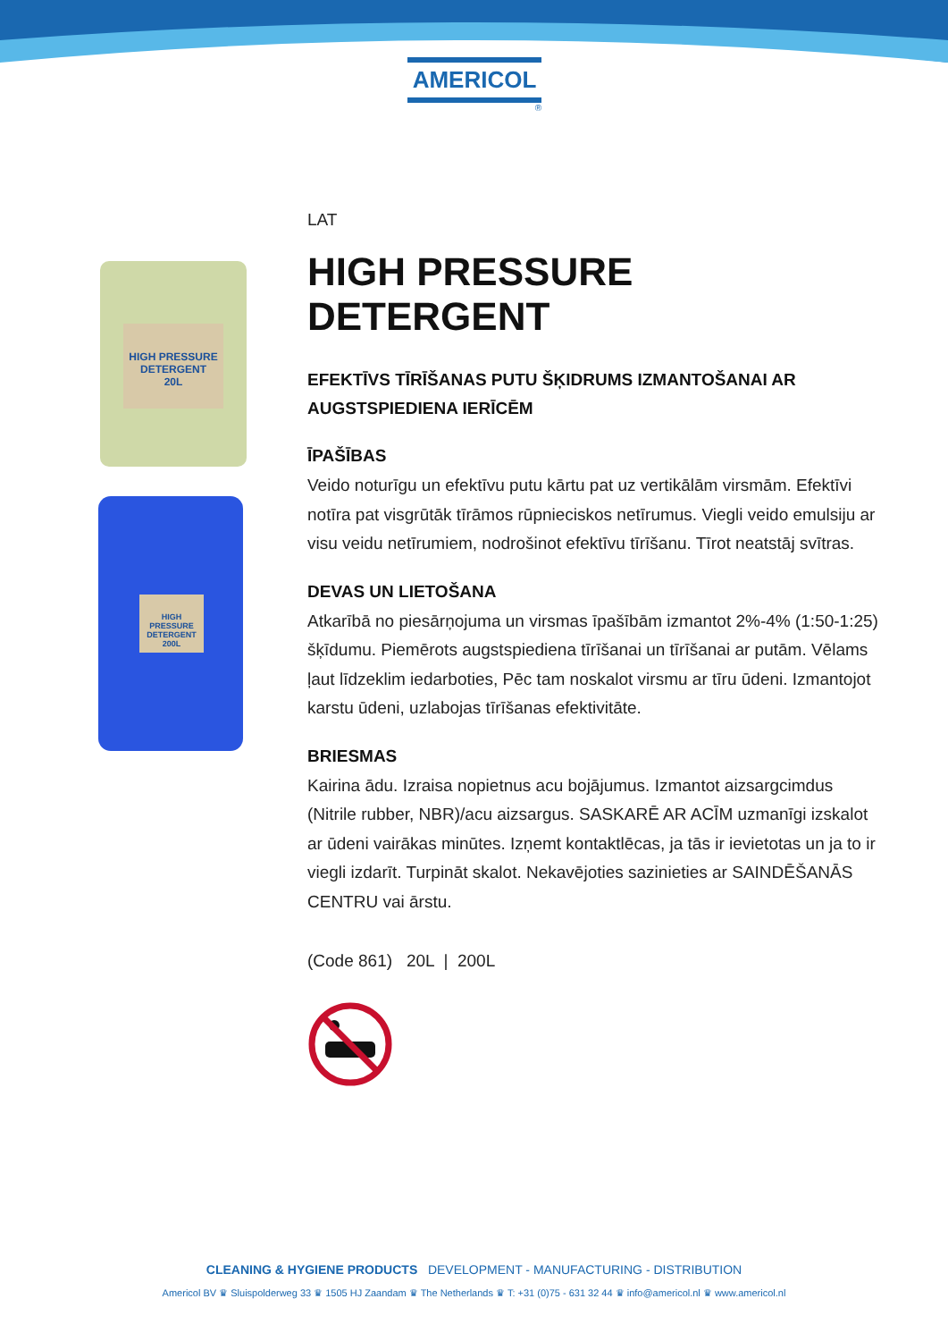AMERICOL
®
HIGH PRESSURE DETERGENT
20L
HIGH PRESSURE DETERGENT 200L
LAT
HIGH PRESSURE DETERGENT
EFEKTĪVS TĪRĪŠANAS PUTU ŠĶIDRUMS IZMANTOŠANAI AR AUGSTSPIEDIENA IERĪCĒM
ĪPAŠĪBAS
Veido noturīgu un efektīvu putu kārtu pat uz vertikālām virsmām. Efektīvi notīra pat visgrūtāk tīrāmos rūpnieciskos netīrumus. Viegli veido emulsiju ar visu veidu netīrumiem, nodrošinot efektīvu tīrīšanu. Tīrot neatstāj svītras.
DEVAS UN LIETOŠANA
Atkarībā no piesārņojuma un virsmas īpašībām izmantot 2%-4% (1:50-1:25) šķīdumu. Piemērots augstspiediena tīrīšanai un tīrīšanai ar putām. Vēlams ļaut līdzeklim iedarboties, Pēc tam noskalot virsmu ar tīru ūdeni. Izmantojot karstu ūdeni, uzlabojas tīrīšanas efektivitāte.
BRIESMAS
Kairina ādu. Izraisa nopietnus acu bojājumus. Izmantot aizsargcimdus (Nitrile rubber, NBR)/acu aizsargus. SASKARĒ AR ACĪM uzmanīgi izskalot ar ūdeni vairākas minūtes. Izņemt kontaktlēcas, ja tās ir ievietotas un ja to ir viegli izdarīt. Turpināt skalot. Nekavējoties sazinieties ar SAINDĒŠANĀS CENTRU vai ārstu.
(Code 861) 20L | 200L
CLEANING & HYGIENE PRODUCTS DEVELOPMENT - MANUFACTURING - DISTRIBUTION
Americol BV ♛ Sluispolderweg 33 ♛ 1505 HJ Zaandam ♛ The Netherlands ♛ T: +31 (0)75 - 631 32 44 ♛ info@americol.nl ♛ www.americol.nl